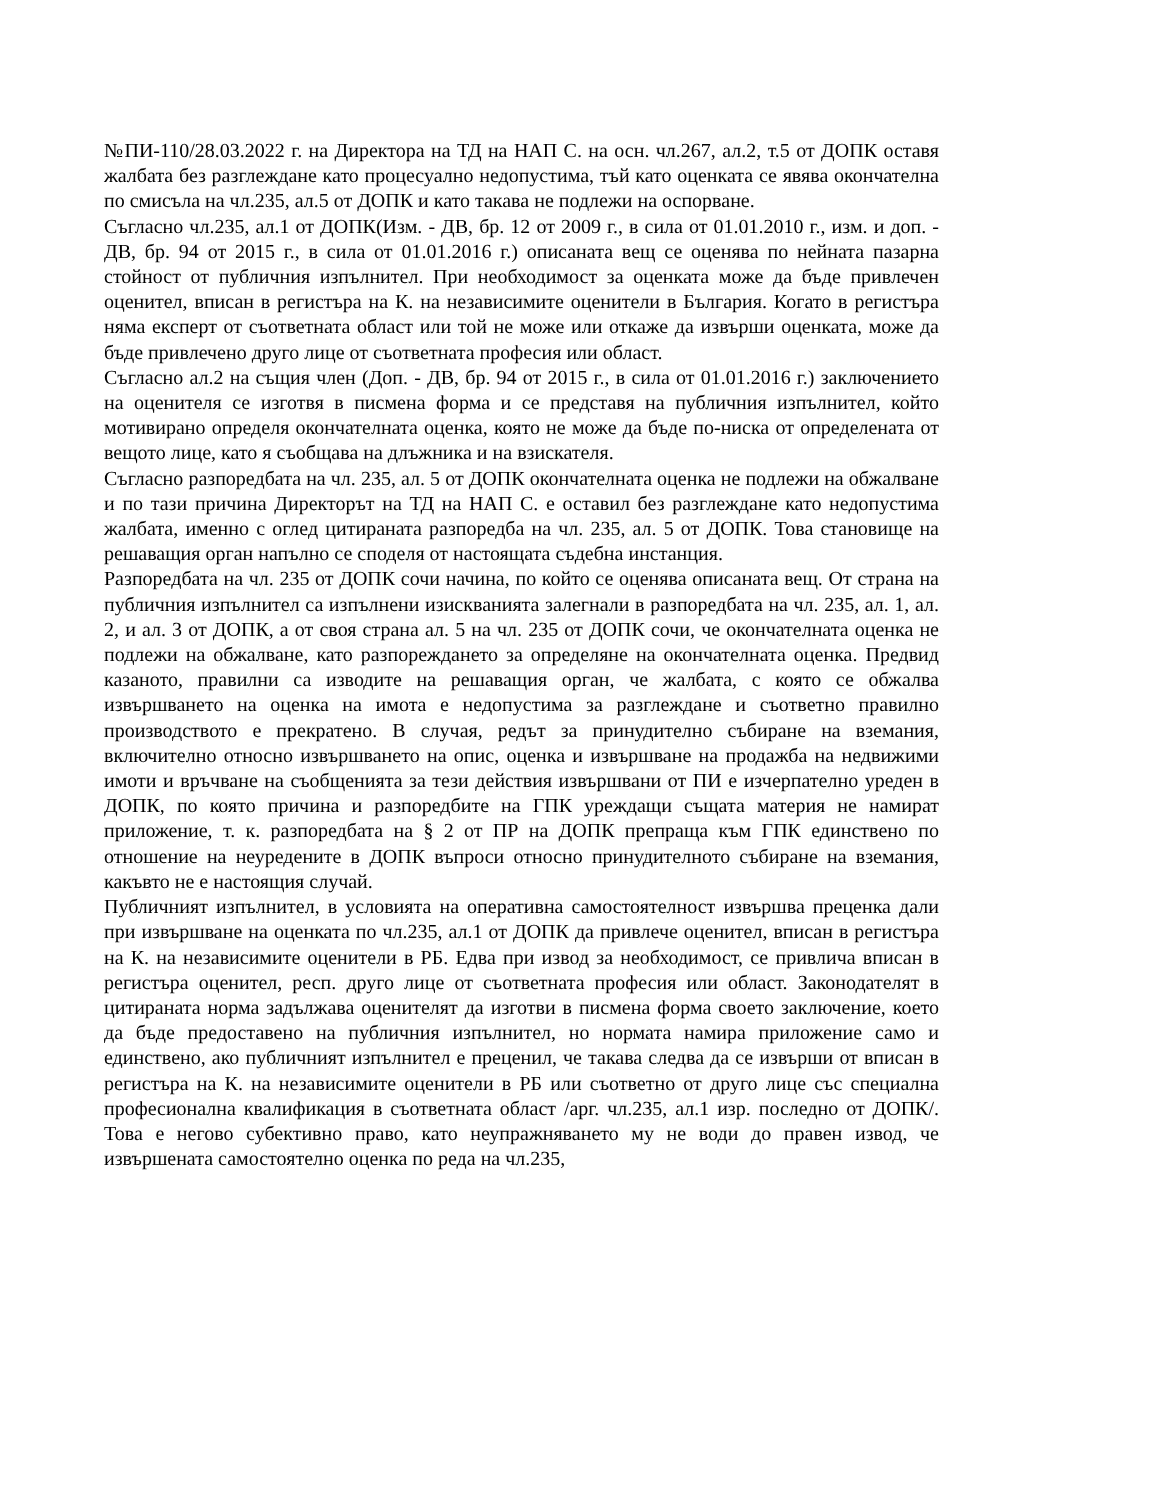№ПИ-110/28.03.2022 г. на Директора на ТД на НАП С. на осн. чл.267, ал.2, т.5 от ДОПК оставя жалбата без разглеждане като процесуално недопустима, тъй като оценката се явява окончателна по смисъла на чл.235, ал.5 от ДОПК и като такава не подлежи на оспорване.
Съгласно чл.235, ал.1 от ДОПК(Изм. - ДВ, бр. 12 от 2009 г., в сила от 01.01.2010 г., изм. и доп. - ДВ, бр. 94 от 2015 г., в сила от 01.01.2016 г.) описаната вещ се оценява по нейната пазарна стойност от публичния изпълнител. При необходимост за оценката може да бъде привлечен оценител, вписан в регистъра на К. на независимите оценители в България. Когато в регистъра няма експерт от съответната област или той не може или откаже да извърши оценката, може да бъде привлечено друго лице от съответната професия или област.
Съгласно ал.2 на същия член (Доп. - ДВ, бр. 94 от 2015 г., в сила от 01.01.2016 г.) заключението на оценителя се изготвя в писмена форма и се представя на публичния изпълнител, който мотивирано определя окончателната оценка, която не може да бъде по-ниска от определената от вещото лице, като я съобщава на длъжника и на взискателя.
Съгласно разпоредбата на чл. 235, ал. 5 от ДОПК окончателната оценка не подлежи на обжалване и по тази причина Директорът на ТД на НАП С. е оставил без разглеждане като недопустима жалбата, именно с оглед цитираната разпоредба на чл. 235, ал. 5 от ДОПК. Това становище на решаващия орган напълно се споделя от настоящата съдебна инстанция.
Разпоредбата на чл. 235 от ДОПК сочи начина, по който се оценява описаната вещ. От страна на публичния изпълнител са изпълнени изискванията залегнали в разпоредбата на чл. 235, ал. 1, ал. 2, и ал. 3 от ДОПК, а от своя страна ал. 5 на чл. 235 от ДОПК сочи, че окончателната оценка не подлежи на обжалване, като разпореждането за определяне на окончателната оценка. Предвид казаното, правилни са изводите на решаващия орган, че жалбата, с която се обжалва извършването на оценка на имота е недопустима за разглеждане и съответно правилно производството е прекратено. В случая, редът за принудително събиране на вземания, включително относно извършването на опис, оценка и извършване на продажба на недвижими имоти и връчване на съобщенията за тези действия извършвани от ПИ е изчерпателно уреден в ДОПК, по която причина и разпоредбите на ГПК уреждащи същата материя не намират приложение, т. к. разпоредбата на § 2 от ПР на ДОПК препраща към ГПК единствено по отношение на неуредените в ДОПК въпроси относно принудителното събиране на вземания, какъвто не е настоящия случай.
Публичният изпълнител, в условията на оперативна самостоятелност извършва преценка дали при извършване на оценката по чл.235, ал.1 от ДОПК да привлече оценител, вписан в регистъра на К. на независимите оценители в РБ. Едва при извод за необходимост, се привлича вписан в регистъра оценител, респ. друго лице от съответната професия или област. Законодателят в цитираната норма задължава оценителят да изготви в писмена форма своето заключение, което да бъде предоставено на публичния изпълнител, но нормата намира приложение само и единствено, ако публичният изпълнител е преценил, че такава следва да се извърши от вписан в регистъра на К. на независимите оценители в РБ или съответно от друго лице със специална професионална квалификация в съответната област /арг. чл.235, ал.1 изр. последно от ДОПК/. Това е негово субективно право, като неупражняването му не води до правен извод, че извършената самостоятелно оценка по реда на чл.235,